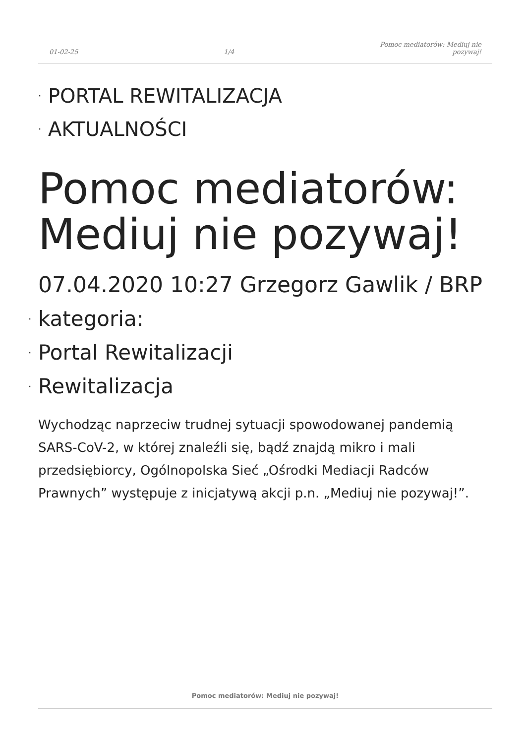01-02-25
1/4
Pomoc mediatorów: Mediuj nie
pozywaj!
· PORTAL REWITALIZACJA
· AKTUALNOŚCI
Pomoc mediatorów: Mediuj nie pozywaj!
07.04.2020 10:27 Grzegorz Gawlik / BRP
· kategoria:
· Portal Rewitalizacji
· Rewitalizacja
Wychodząc naprzeciw trudnej sytuacji spowodowanej pandemią SARS-CoV-2, w której znaleźli się, bądź znajdą mikro i mali przedsiębiorcy, Ogólnopolska Sieć „Ośrodki Mediacji Radców Prawnych” występuje z inicjatywą akcji p.n. „Mediuj nie pozywaj!”.
Pomoc mediatorów: Mediuj nie pozywaj!